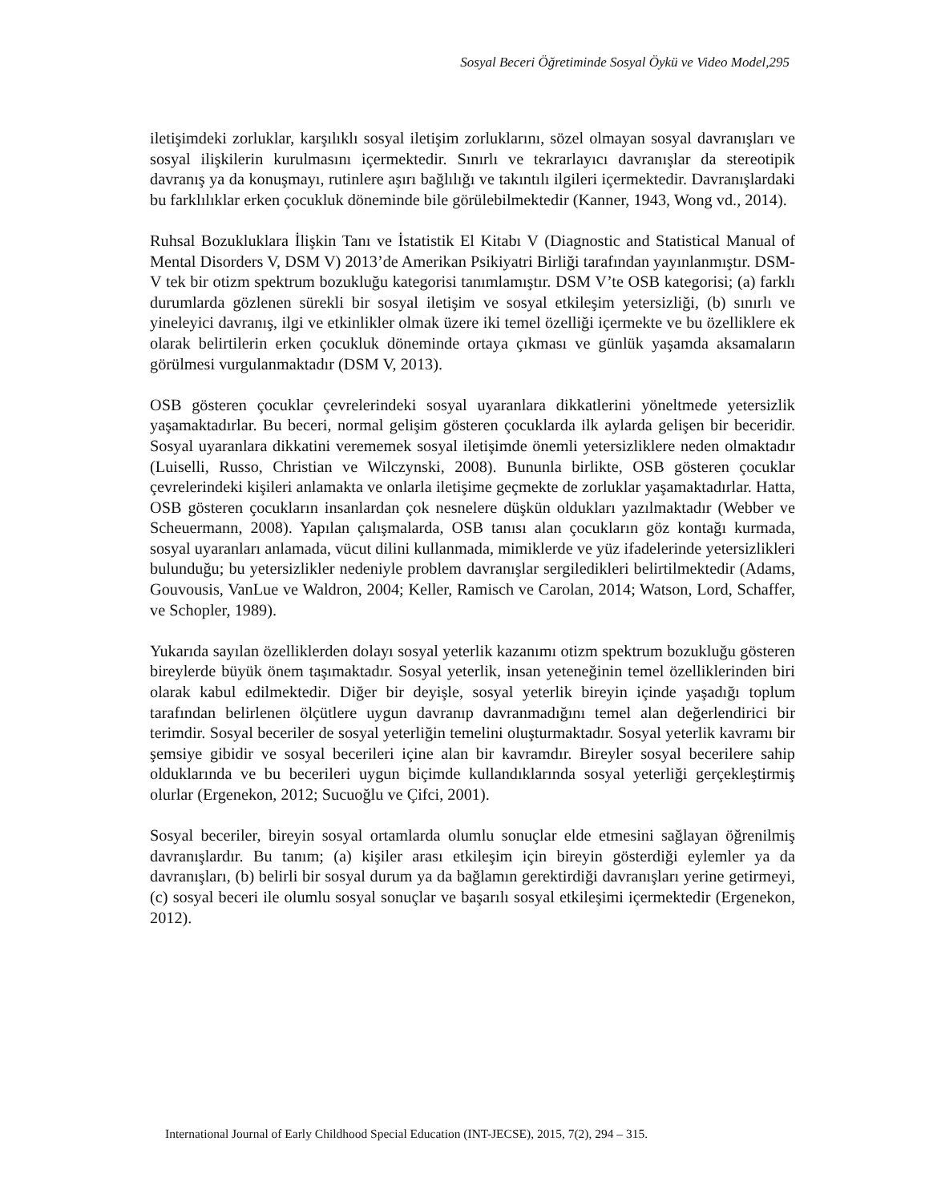Sosyal Beceri Öğretiminde Sosyal Öykü ve Video Model,295
iletişimdeki zorluklar, karşılıklı sosyal iletişim zorluklarını, sözel olmayan sosyal davranışları ve sosyal ilişkilerin kurulmasını içermektedir. Sınırlı ve tekrarlayıcı davranışlar da stereotipik davranış ya da konuşmayı, rutinlere aşırı bağlılığı ve takıntılı ilgileri içermektedir. Davranışlardaki bu farklılıklar erken çocukluk döneminde bile görülebilmektedir (Kanner, 1943, Wong vd., 2014).
Ruhsal Bozukluklara İlişkin Tanı ve İstatistik El Kitabı V (Diagnostic and Statistical Manual of Mental Disorders V, DSM V) 2013’de Amerikan Psikiyatri Birliği tarafından yayınlanmıştır. DSM-V tek bir otizm spektrum bozukluğu kategorisi tanımlamıştır. DSM V’te OSB kategorisi; (a) farklı durumlarda gözlenen sürekli bir sosyal iletişim ve sosyal etkileşim yetersizliği, (b) sınırlı ve yineleyici davranış, ilgi ve etkinlikler olmak üzere iki temel özelliği içermekte ve bu özelliklere ek olarak belirtilerin erken çocukluk döneminde ortaya çıkması ve günlük yaşamda aksamaların görülmesi vurgulanmaktadır (DSM V, 2013).
OSB gösteren çocuklar çevrelerindeki sosyal uyaranlara dikkatlerini yöneltmede yetersizlik yaşamaktadırlar. Bu beceri, normal gelişim gösteren çocuklarda ilk aylarda gelişen bir beceridir. Sosyal uyaranlara dikkatini verememek sosyal iletişimde önemli yetersizliklere neden olmaktadır (Luiselli, Russo, Christian ve Wilczynski, 2008). Bununla birlikte, OSB gösteren çocuklar çevrelerindeki kişileri anlamakta ve onlarla iletişime geçmekte de zorluklar yaşamaktadırlar. Hatta, OSB gösteren çocukların insanlardan çok nesnelere düşkün oldukları yazılmaktadır (Webber ve Scheuermann, 2008). Yapılan çalışmalarda, OSB tanısı alan çocukların göz kontağı kurmada, sosyal uyaranları anlamada, vücut dilini kullanmada, mimiklerde ve yüz ifadelerinde yetersizlikleri bulunduğu; bu yetersizlikler nedeniyle problem davranışlar sergiledikleri belirtilmektedir (Adams, Gouvousis, VanLue ve Waldron, 2004; Keller, Ramisch ve Carolan, 2014; Watson, Lord, Schaffer, ve Schopler, 1989).
Yukarıda sayılan özelliklerden dolayı sosyal yeterlik kazanımı otizm spektrum bozukluğu gösteren bireylerde büyük önem taşımaktadır. Sosyal yeterlik, insan yeteneğinin temel özelliklerinden biri olarak kabul edilmektedir. Diğer bir deyişle, sosyal yeterlik bireyin içinde yaşadığı toplum tarafından belirlenen ölçütlere uygun davranıp davranmadığını temel alan değerlendirici bir terimdir. Sosyal beceriler de sosyal yeterliğin temelini oluşturmaktadır. Sosyal yeterlik kavramı bir şemsiye gibidir ve sosyal becerileri içine alan bir kavramdır. Bireyler sosyal becerilere sahip olduklarında ve bu becerileri uygun biçimde kullandıklarında sosyal yeterliği gerçekleştirmiş olurlar (Ergenekon, 2012; Sucuoğlu ve Çifci, 2001).
Sosyal beceriler, bireyin sosyal ortamlarda olumlu sonuçlar elde etmesini sağlayan öğrenilmiş davranışlardır. Bu tanım; (a) kişiler arası etkileşim için bireyin gösterdiği eylemler ya da davranışları, (b) belirli bir sosyal durum ya da bağlamın gerektirdiği davranışları yerine getirmeyi, (c) sosyal beceri ile olumlu sosyal sonuçlar ve başarılı sosyal etkileşimi içermektedir (Ergenekon, 2012).
International Journal of Early Childhood Special Education (INT-JECSE), 2015, 7(2), 294 – 315.